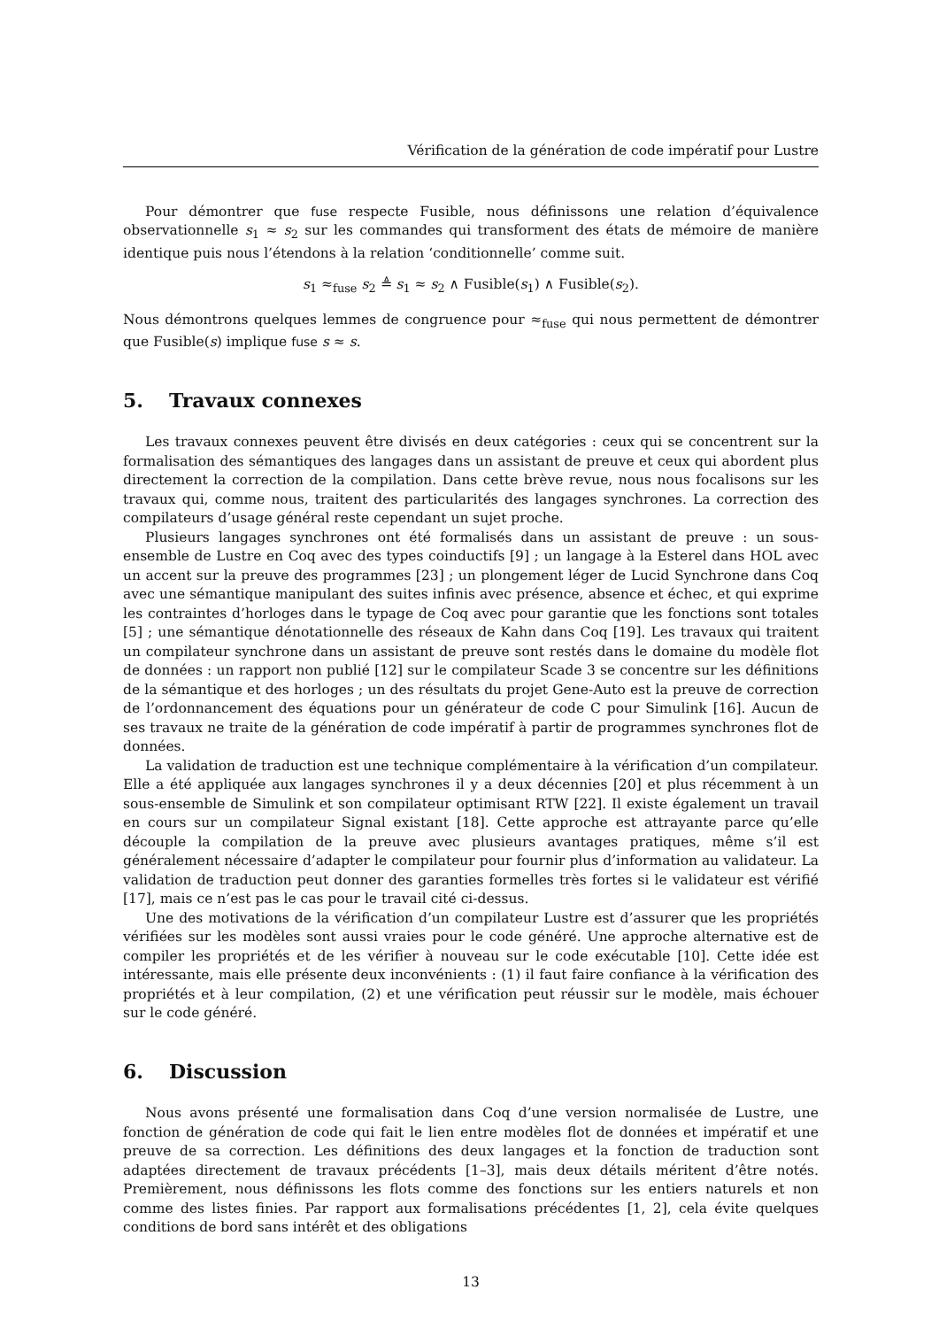Vérification de la génération de code impératif pour Lustre
Pour démontrer que fuse respecte Fusible, nous définissons une relation d’équivalence observationnelle s<sub>1</sub> ≈ s<sub>2</sub> sur les commandes qui transforment des états de mémoire de manière identique puis nous l’étendons à la relation ‘conditionnelle’ comme suit.
s<sub>1</sub> ≈<sub>fuse</sub> s<sub>2</sub> ≜ s<sub>1</sub> ≈ s<sub>2</sub> ∧ Fusible(s<sub>1</sub>) ∧ Fusible(s<sub>2</sub>).
Nous démontrons quelques lemmes de congruence pour ≈<sub>fuse</sub> qui nous permettent de démontrer que Fusible(s) implique fuse s ≈ s.
5. Travaux connexes
Les travaux connexes peuvent être divisés en deux catégories : ceux qui se concentrent sur la formalisation des sémantiques des langages dans un assistant de preuve et ceux qui abordent plus directement la correction de la compilation. Dans cette brève revue, nous nous focalisons sur les travaux qui, comme nous, traitent des particularités des langages synchrones. La correction des compilateurs d’usage général reste cependant un sujet proche.
Plusieurs langages synchrones ont été formalisés dans un assistant de preuve : un sous-ensemble de Lustre en Coq avec des types coinductifs [9] ; un langage à la Esterel dans HOL avec un accent sur la preuve des programmes [23] ; un plongement léger de Lucid Synchrone dans Coq avec une sémantique manipulant des suites infinis avec présence, absence et échec, et qui exprime les contraintes d’horloges dans le typage de Coq avec pour garantie que les fonctions sont totales [5] ; une sémantique dénotationnelle des réseaux de Kahn dans Coq [19]. Les travaux qui traitent un compilateur synchrone dans un assistant de preuve sont restés dans le domaine du modèle flot de données : un rapport non publié [12] sur le compilateur Scade 3 se concentre sur les définitions de la sémantique et des horloges ; un des résultats du projet Gene-Auto est la preuve de correction de l’ordonnancement des équations pour un générateur de code C pour Simulink [16]. Aucun de ses travaux ne traite de la génération de code impératif à partir de programmes synchrones flot de données.
La validation de traduction est une technique complémentaire à la vérification d’un compilateur. Elle a été appliquée aux langages synchrones il y a deux décennies [20] et plus récemment à un sous-ensemble de Simulink et son compilateur optimisant RTW [22]. Il existe également un travail en cours sur un compilateur Signal existant [18]. Cette approche est attrayante parce qu’elle découple la compilation de la preuve avec plusieurs avantages pratiques, même s’il est généralement nécessaire d’adapter le compilateur pour fournir plus d’information au validateur. La validation de traduction peut donner des garanties formelles très fortes si le validateur est vérifié [17], mais ce n’est pas le cas pour le travail cité ci-dessus.
Une des motivations de la vérification d’un compilateur Lustre est d’assurer que les propriétés vérifiées sur les modèles sont aussi vraies pour le code généré. Une approche alternative est de compiler les propriétés et de les vérifier à nouveau sur le code exécutable [10]. Cette idée est intéressante, mais elle présente deux inconvénients : (1) il faut faire confiance à la vérification des propriétés et à leur compilation, (2) et une vérification peut réussir sur le modèle, mais échouer sur le code généré.
6. Discussion
Nous avons présenté une formalisation dans Coq d’une version normalisée de Lustre, une fonction de génération de code qui fait le lien entre modèles flot de données et impératif et une preuve de sa correction. Les définitions des deux langages et la fonction de traduction sont adaptées directement de travaux précédents [1–3], mais deux détails méritent d’être notés. Premièrement, nous définissons les flots comme des fonctions sur les entiers naturels et non comme des listes finies. Par rapport aux formalisations précédentes [1, 2], cela évite quelques conditions de bord sans intérêt et des obligations
13